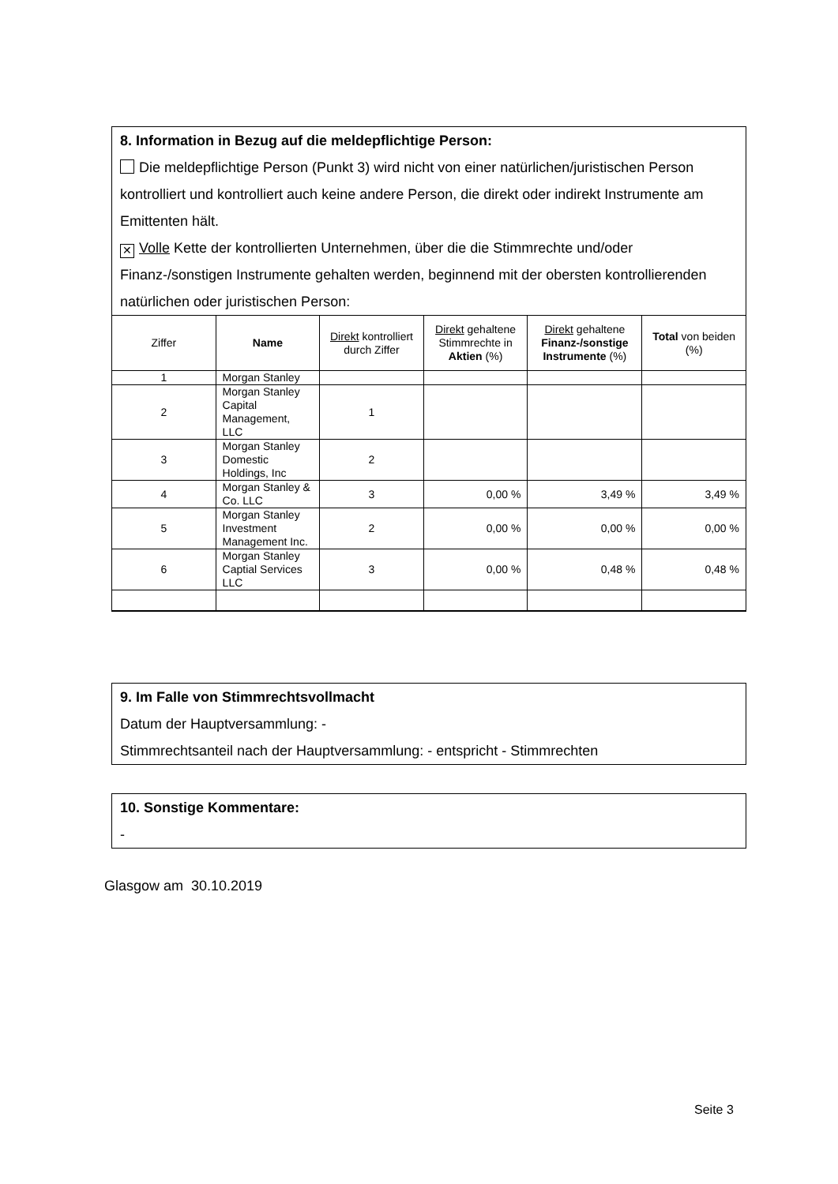8. Information in Bezug auf die meldepflichtige Person:
Die meldepflichtige Person (Punkt 3) wird nicht von einer natürlichen/juristischen Person kontrolliert und kontrolliert auch keine andere Person, die direkt oder indirekt Instrumente am Emittenten hält.
✕ Volle Kette der kontrollierten Unternehmen, über die die Stimmrechte und/oder Finanz-/sonstigen Instrumente gehalten werden, beginnend mit der obersten kontrollierenden natürlichen oder juristischen Person:
| Ziffer | Name | Direkt kontrolliert durch Ziffer | Direkt gehaltene Stimmrechte in Aktien (%) | Direkt gehaltene Finanz-/sonstige Instrumente (%) | Total von beiden (%) |
| --- | --- | --- | --- | --- | --- |
| 1 | Morgan Stanley | | | | |
| 2 | Morgan Stanley Capital Management, LLC | 1 | | | |
| 3 | Morgan Stanley Domestic Holdings, Inc | 2 | | | |
| 4 | Morgan Stanley & Co. LLC | 3 | 0,00 % | 3,49 % | 3,49 % |
| 5 | Morgan Stanley Investment Management Inc. | 2 | 0,00 % | 0,00 % | 0,00 % |
| 6 | Morgan Stanley Captial Services LLC | 3 | 0,00 % | 0,48 % | 0,48 % |
9. Im Falle von Stimmrechtsvollmacht
Datum der Hauptversammlung: -
Stimmrechtsanteil nach der Hauptversammlung: - entspricht - Stimmrechten
10. Sonstige Kommentare:
-
Glasgow am 30.10.2019
Seite 3